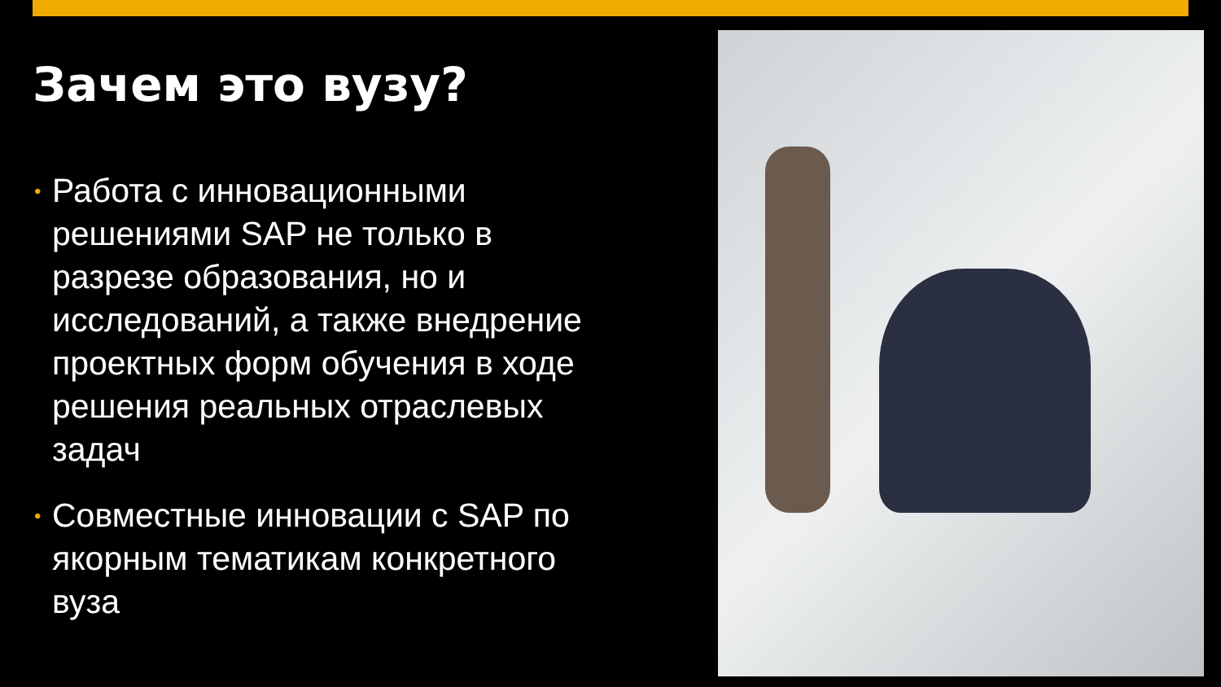Зачем это вузу?
• Работа с инновационными решениями SAP не только в разрезе образования, но и исследований, а также внедрение проектных форм обучения в ходе решения реальных отраслевых задач
• Совместные инновации с SAP по якорным тематикам конкретного вуза